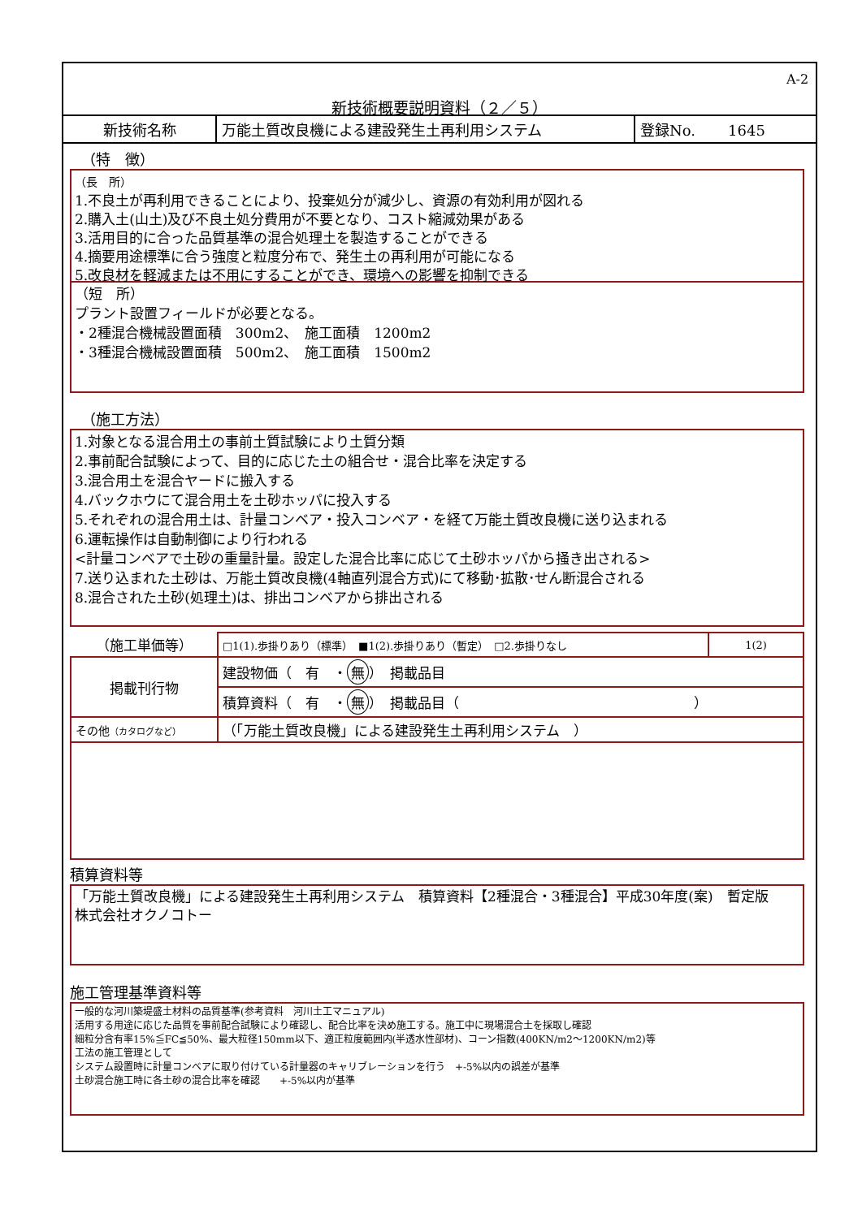A-2
新技術概要説明資料（２／５）
| 新技術名称 | 万能土質改良機による建設発生土再利用システム | 登録No. 1645 |
（特　徴）
（長　所）
1.不良土が再利用できることにより、投棄処分が減少し、資源の有効利用が図れる
2.購入土(山土)及び不良土処分費用が不要となり、コスト縮減効果がある
3.活用目的に合った品質基準の混合処理土を製造することができる
4.摘要用途標準に合う強度と粒度分布で、発生土の再利用が可能になる
5.改良材を軽減または不用にすることができ、環境への影響を抑制できる
（短　所）
プラント設置フィールドが必要となる。
・2種混合機械設置面積　300m2、　施工面積　1200m2
・3種混合機械設置面積　500m2、　施工面積　1500m2
（施工方法）
1.対象となる混合用土の事前土質試験により土質分類
2.事前配合試験によって、目的に応じた土の組合せ・混合比率を決定する
3.混合用土を混合ヤードに搬入する
4.バックホウにて混合用土を土砂ホッパに投入する
5.それぞれの混合用土は、計量コンベア・投入コンベア・を経て万能土質改良機に送り込まれる
6.運転操作は自動制御により行われる
<計量コンベアで土砂の重量計量。設定した混合比率に応じて土砂ホッパから掻き出される>
7.送り込まれた土砂は、万能土質改良機(4軸直列混合方式)にて移動･拡散･せん断混合される
8.混合された土砂(処理土)は、排出コンベアから排出される
| （施工単価等） | □1(1).歩掛りあり（標準） ■1(2).歩掛りあり（暫定） □2.歩掛りなし | 1(2) |
| 掲載刊行物 | 建設物価（ 有 ・ 無 ） 掲載品目 | |
| | 積算資料（ 有 ・ 無 ） 掲載品目（ ） | |
| その他 （カタログなど） | （「万能土質改良機」による建設発生土再利用システム ） | |
積算資料等
「万能土質改良機」による建設発生土再利用システム　積算資料【2種混合・3種混合】平成30年度(案)　暫定版　　株式会社オクノコトー
施工管理基準資料等
一般的な河川築堤盛土材料の品質基準(参考資料　河川土工マニュアル)
活用する用途に応じた品質を事前配合試験により確認し、配合比率を決め施工する。施工中に現場混合土を採取し確認
細粒分含有率15%≦FC≦50%、最大粒径150mm以下、適正粒度範囲内(半透水性部材)、コーン指数(400KN/m2～1200KN/m2)等
工法の施工管理として
システム設置時に計量コンベアに取り付けている計量器のキャリブレーションを行う　+-5%以内の誤差が基準
土砂混合施工時に各土砂の混合比率を確認　　+-5%以内が基準